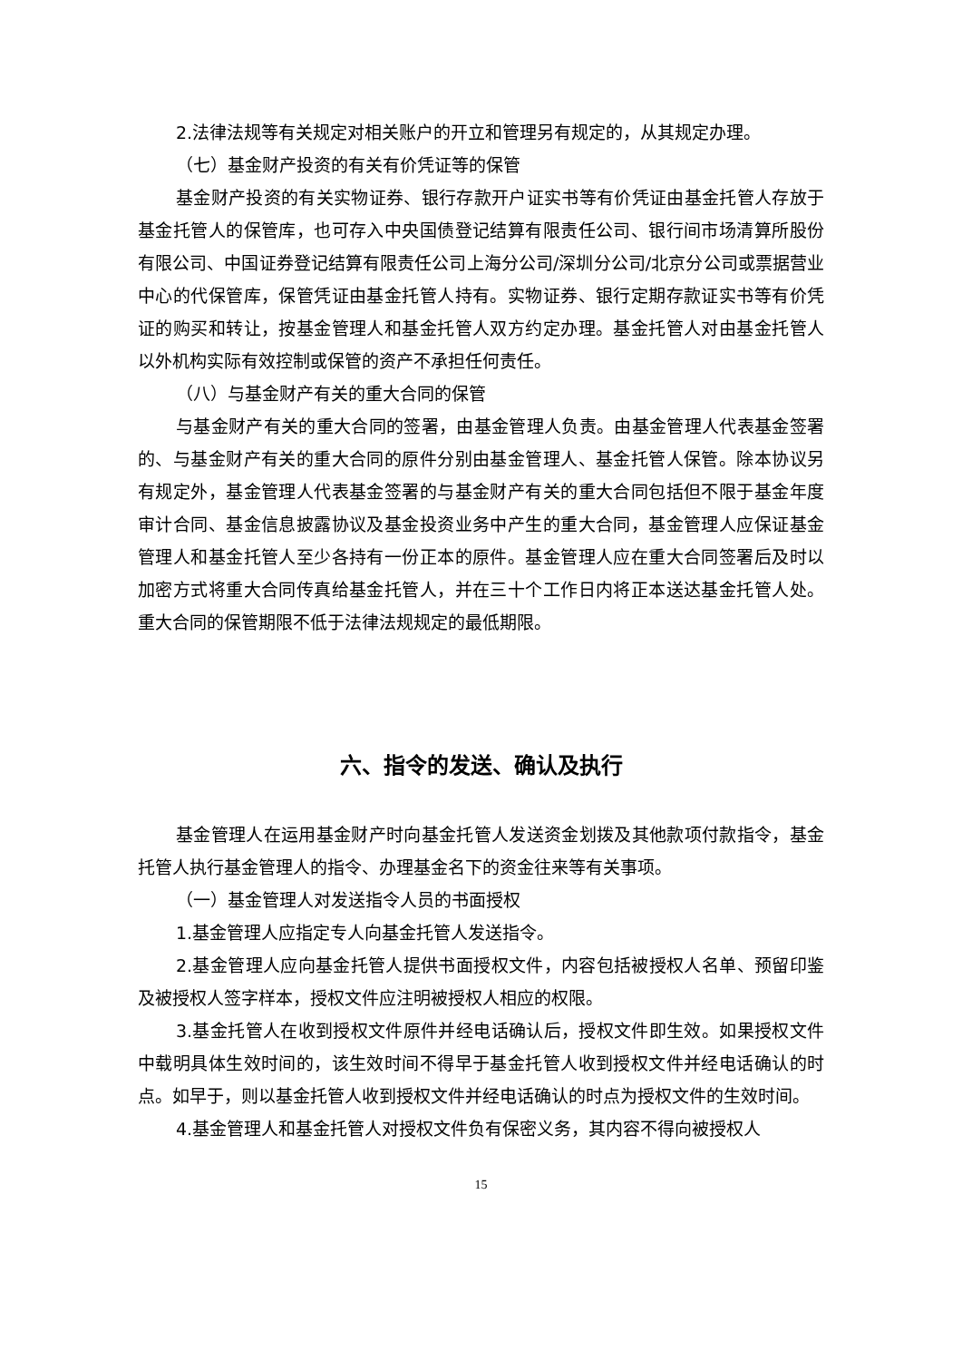2.法律法规等有关规定对相关账户的开立和管理另有规定的，从其规定办理。
（七）基金财产投资的有关有价凭证等的保管
基金财产投资的有关实物证券、银行存款开户证实书等有价凭证由基金托管人存放于基金托管人的保管库，也可存入中央国债登记结算有限责任公司、银行间市场清算所股份有限公司、中国证券登记结算有限责任公司上海分公司/深圳分公司/北京分公司或票据营业中心的代保管库，保管凭证由基金托管人持有。实物证券、银行定期存款证实书等有价凭证的购买和转让，按基金管理人和基金托管人双方约定办理。基金托管人对由基金托管人以外机构实际有效控制或保管的资产不承担任何责任。
（八）与基金财产有关的重大合同的保管
与基金财产有关的重大合同的签署，由基金管理人负责。由基金管理人代表基金签署的、与基金财产有关的重大合同的原件分别由基金管理人、基金托管人保管。除本协议另有规定外，基金管理人代表基金签署的与基金财产有关的重大合同包括但不限于基金年度审计合同、基金信息披露协议及基金投资业务中产生的重大合同，基金管理人应保证基金管理人和基金托管人至少各持有一份正本的原件。基金管理人应在重大合同签署后及时以加密方式将重大合同传真给基金托管人，并在三十个工作日内将正本送达基金托管人处。重大合同的保管期限不低于法律法规规定的最低期限。
六、指令的发送、确认及执行
基金管理人在运用基金财产时向基金托管人发送资金划拨及其他款项付款指令，基金托管人执行基金管理人的指令、办理基金名下的资金往来等有关事项。
（一）基金管理人对发送指令人员的书面授权
1.基金管理人应指定专人向基金托管人发送指令。
2.基金管理人应向基金托管人提供书面授权文件，内容包括被授权人名单、预留印鉴及被授权人签字样本，授权文件应注明被授权人相应的权限。
3.基金托管人在收到授权文件原件并经电话确认后，授权文件即生效。如果授权文件中载明具体生效时间的，该生效时间不得早于基金托管人收到授权文件并经电话确认的时点。如早于，则以基金托管人收到授权文件并经电话确认的时点为授权文件的生效时间。
4.基金管理人和基金托管人对授权文件负有保密义务，其内容不得向被授权人
15